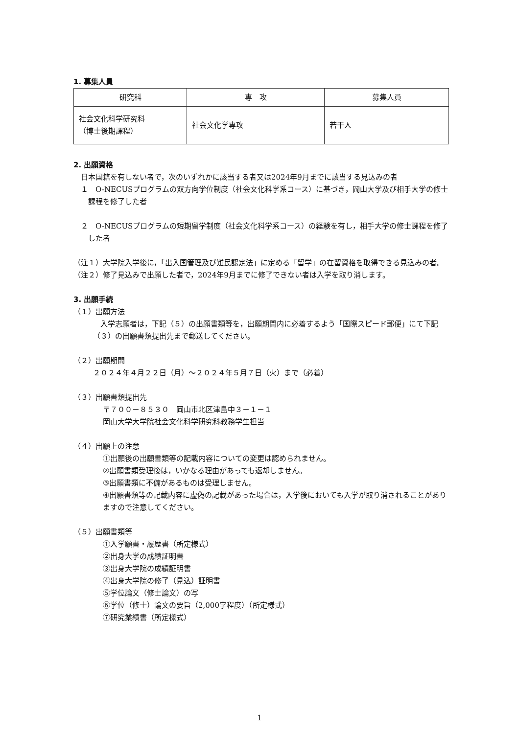1. 募集人員
| 研究科 | 専 攻 | 募集人員 |
| --- | --- | --- |
| 社会文化科学研究科 （博士後期課程） | 社会文化学専攻 | 若干人 |
2. 出願資格
　日本国籍を有しない者で，次のいずれかに該当する者又は2024年9月までに該当する見込みの者
１　O-NECUSプログラムの双方向学位制度（社会文化科学系コース）に基づき，岡山大学及び相手大学の修士課程を修了した者
２　O-NECUSプログラムの短期留学制度（社会文化科学系コース）の経験を有し，相手大学の修士課程を修了した者
（注１）大学院入学後に，「出入国管理及び難民認定法」に定める「留学」の在留資格を取得できる見込みの者。
（注２）修了見込みで出願した者で，2024年9月までに修了できない者は入学を取り消します。
3. 出願手続
（１）出願方法
　入学志願者は，下記（５）の出願書類等を，出願期間内に必着するよう「国際スピード郵便」にて下記（３）の出願書類提出先まで郵送してください。
（２）出願期間
２０２４年４月２２日（月）～２０２４年５月７日（火）まで（必着）
（３）出願書類提出先
〒７００－８５３０　岡山市北区津島中３－１－１
岡山大学大学院社会文化科学研究科教務学生担当
（４）出願上の注意
①出願後の出願書類等の記載内容についての変更は認められません。
②出願書類受理後は，いかなる理由があっても返却しません。
③出願書類に不備があるものは受理しません。
④出願書類等の記載内容に虚偽の記載があった場合は，入学後においても入学が取り消されることがありますので注意してください。
（５）出願書類等
①入学願書・履歴書（所定様式）
②出身大学の成績証明書
③出身大学院の成績証明書
④出身大学院の修了（見込）証明書
⑤学位論文（修士論文）の写
⑥学位（修士）論文の要旨（2,000字程度）（所定様式）
⑦研究業績書（所定様式）
1